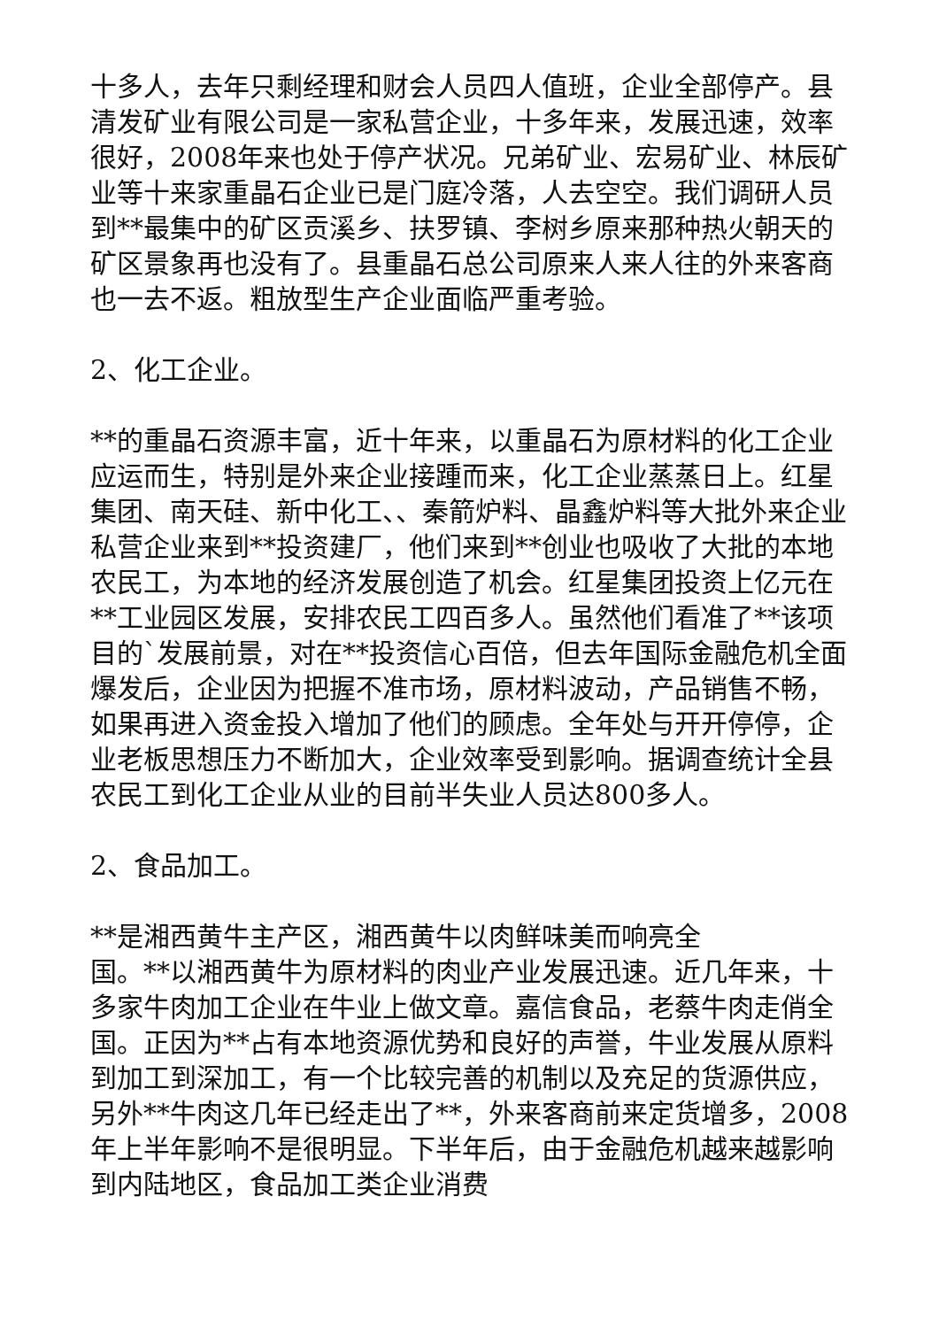十多人，去年只剩经理和财会人员四人值班，企业全部停产。县清发矿业有限公司是一家私营企业，十多年来，发展迅速，效率很好，2008年来也处于停产状况。兄弟矿业、宏易矿业、林辰矿业等十来家重晶石企业已是门庭冷落，人去空空。我们调研人员到**最集中的矿区贡溪乡、扶罗镇、李树乡原来那种热火朝天的矿区景象再也没有了。县重晶石总公司原来人来人往的外来客商也一去不返。粗放型生产企业面临严重考验。
2、化工企业。
**的重晶石资源丰富，近十年来，以重晶石为原材料的化工企业应运而生，特别是外来企业接踵而来，化工企业蒸蒸日上。红星集团、南天硅、新中化工、、秦箭炉料、晶鑫炉料等大批外来企业私营企业来到**投资建厂，他们来到**创业也吸收了大批的本地农民工，为本地的经济发展创造了机会。红星集团投资上亿元在**工业园区发展，安排农民工四百多人。虽然他们看准了**该项目的`发展前景，对在**投资信心百倍，但去年国际金融危机全面爆发后，企业因为把握不准市场，原材料波动，产品销售不畅，如果再进入资金投入增加了他们的顾虑。全年处与开开停停，企业老板思想压力不断加大，企业效率受到影响。据调查统计全县农民工到化工企业从业的目前半失业人员达800多人。
2、食品加工。
**是湘西黄牛主产区，湘西黄牛以肉鲜味美而响亮全
国。**以湘西黄牛为原材料的肉业产业发展迅速。近几年来，十多家牛肉加工企业在牛业上做文章。嘉信食品，老蔡牛肉走俏全国。正因为**占有本地资源优势和良好的声誉，牛业发展从原料到加工到深加工，有一个比较完善的机制以及充足的货源供应，另外**牛肉这几年已经走出了**，外来客商前来定货增多，2008年上半年影响不是很明显。下半年后，由于金融危机越来越影响到内陆地区，食品加工类企业消费